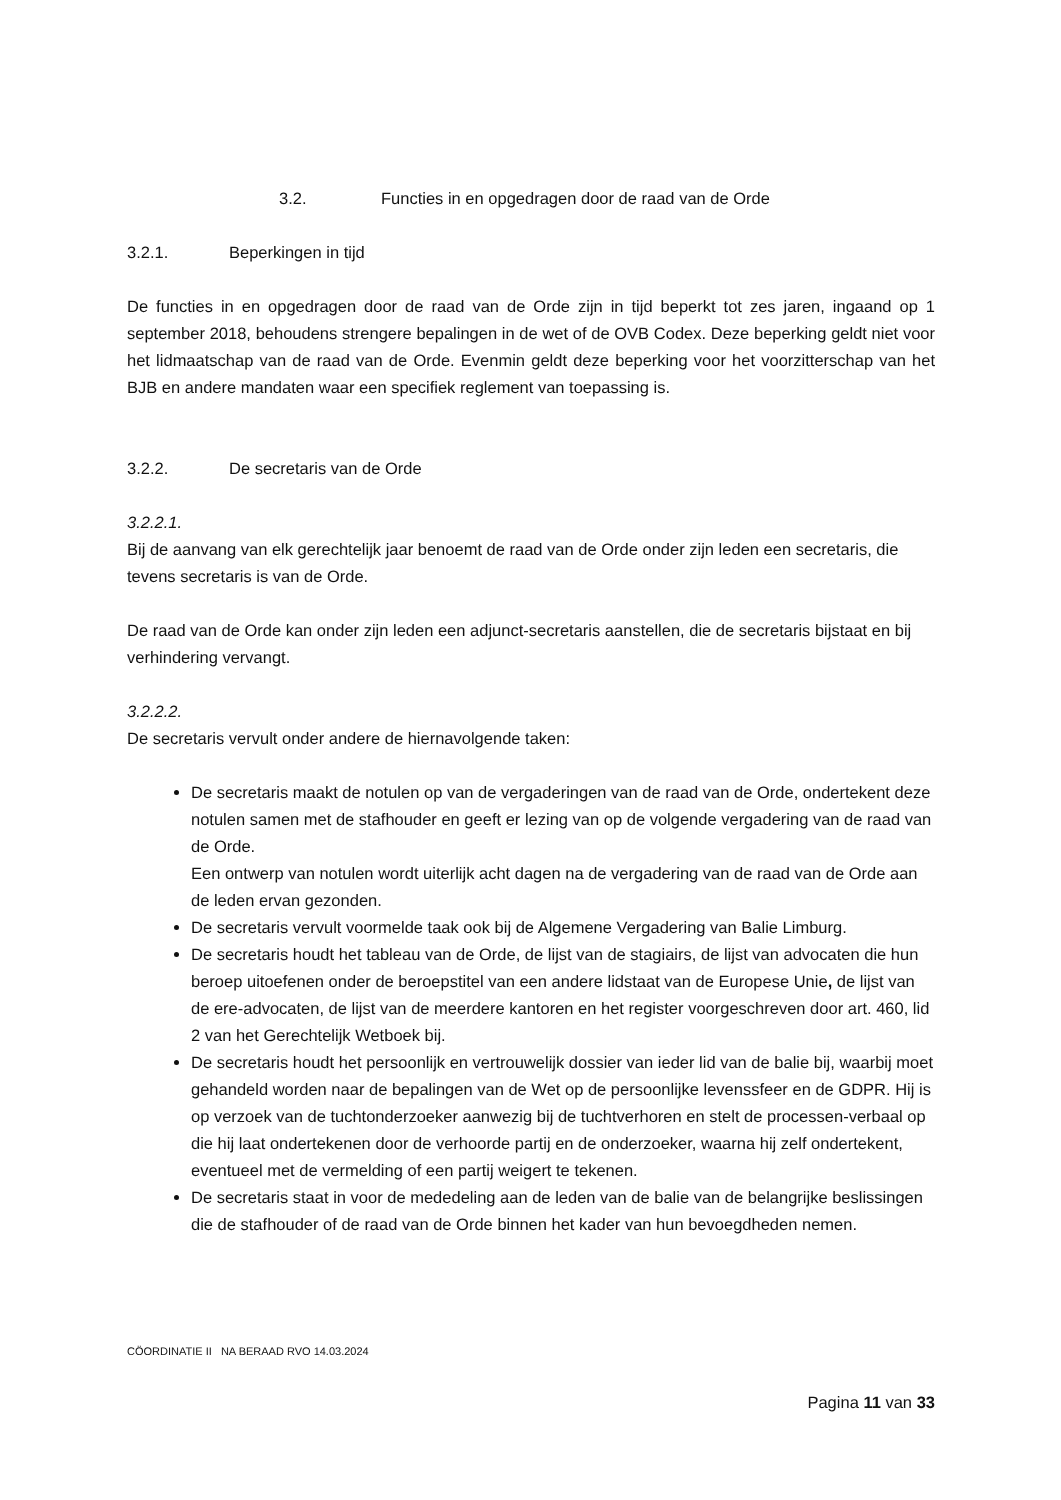3.2. Functies in en opgedragen door de raad van de Orde
3.2.1. Beperkingen in tijd
De functies in en opgedragen door de raad van de Orde zijn in tijd beperkt tot zes jaren, ingaand op 1 september 2018, behoudens strengere bepalingen in de wet of de OVB Codex. Deze beperking geldt niet voor het lidmaatschap van de raad van de Orde. Evenmin geldt deze beperking voor het voorzitterschap van het BJB en andere mandaten waar een specifiek reglement van toepassing is.
3.2.2. De secretaris van de Orde
3.2.2.1.
Bij de aanvang van elk gerechtelijk jaar benoemt de raad van de Orde onder zijn leden een secretaris, die tevens secretaris is van de Orde.
De raad van de Orde kan onder zijn leden een adjunct-secretaris aanstellen, die de secretaris bijstaat en bij verhindering vervangt.
3.2.2.2.
De secretaris vervult onder andere de hiernavolgende taken:
De secretaris maakt de notulen op van de vergaderingen van de raad van de Orde, ondertekent deze notulen samen met de stafhouder en geeft er lezing van op de volgende vergadering van de raad van de Orde.
Een ontwerp van notulen wordt uiterlijk acht dagen na de vergadering van de raad van de Orde aan de leden ervan gezonden.
De secretaris vervult voormelde taak ook bij de Algemene Vergadering van Balie Limburg.
De secretaris houdt het tableau van de Orde, de lijst van de stagiairs, de lijst van advocaten die hun beroep uitoefenen onder de beroepstitel van een andere lidstaat van de Europese Unie, de lijst van de ere-advocaten, de lijst van de meerdere kantoren en het register voorgeschreven door art. 460, lid 2 van het Gerechtelijk Wetboek bij.
De secretaris houdt het persoonlijk en vertrouwelijk dossier van ieder lid van de balie bij, waarbij moet gehandeld worden naar de bepalingen van de Wet op de persoonlijke levenssfeer en de GDPR. Hij is op verzoek van de tuchtonderzoeker aanwezig bij de tuchtverhoren en stelt de processen-verbaal op die hij laat ondertekenen door de verhoorde partij en de onderzoeker, waarna hij zelf ondertekent, eventueel met de vermelding of een partij weigert te tekenen.
De secretaris staat in voor de mededeling aan de leden van de balie van de belangrijke beslissingen die de stafhouder of de raad van de Orde binnen het kader van hun bevoegdheden nemen.
CÖORDINATIE II NA BERAAD RVO 14.03.2024
Pagina 11 van 33